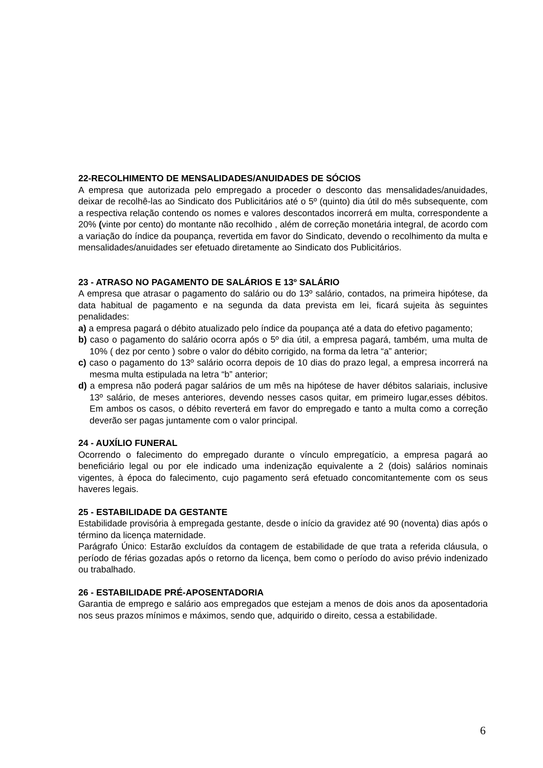22-RECOLHIMENTO DE MENSALIDADES/ANUIDADES DE SÓCIOS
A empresa que autorizada pelo empregado a proceder o desconto das mensalidades/anuidades, deixar de recolhê-las ao Sindicato dos Publicitários até o 5º (quinto) dia útil do mês subsequente, com a respectiva relação contendo os nomes e valores descontados incorrerá em multa, correspondente a 20% (vinte por cento) do montante não recolhido , além de correção monetária integral, de acordo com a variação do índice da poupança, revertida em favor do Sindicato, devendo o recolhimento da multa e mensalidades/anuidades ser efetuado diretamente ao Sindicato dos Publicitários.
23 - ATRASO NO PAGAMENTO DE SALÁRIOS E 13º SALÁRIO
A empresa que atrasar o pagamento do salário ou do 13º salário, contados, na primeira hipótese, da data habitual de pagamento e na segunda da data prevista em lei, ficará sujeita às seguintes penalidades:
a) a empresa pagará o débito atualizado pelo índice da poupança até a data do efetivo pagamento;
b) caso o pagamento do salário ocorra após o 5º dia útil, a empresa pagará, também, uma multa de 10% ( dez por cento ) sobre o valor do débito corrigido, na forma da letra “a” anterior;
c) caso o pagamento do 13º salário ocorra depois de 10 dias do prazo legal, a empresa incorrerá na mesma multa estipulada na letra “b” anterior;
d) a empresa não poderá pagar salários de um mês na hipótese de haver débitos salariais, inclusive 13º salário, de meses anteriores, devendo nesses casos quitar, em primeiro lugar,esses débitos. Em ambos os casos, o débito reverterá em favor do empregado e tanto a multa como a correção deverão ser pagas juntamente com o valor principal.
24 - AUXÍLIO FUNERAL
Ocorrendo o falecimento do empregado durante o vínculo empregatício, a empresa pagará ao beneficiário legal ou por ele indicado uma indenização equivalente a 2 (dois) salários nominais vigentes, à época do falecimento, cujo pagamento será efetuado concomitantemente com os seus haveres legais.
25 - ESTABILIDADE DA GESTANTE
Estabilidade provisória à empregada gestante, desde o início da gravidez até 90 (noventa) dias após o término da licença maternidade.
Parágrafo Único: Estarão excluídos da contagem de estabilidade de que trata a referida cláusula, o período de férias gozadas após o retorno da licença, bem como o período do aviso prévio indenizado ou trabalhado.
26 - ESTABILIDADE PRÉ-APOSENTADORIA
Garantia de emprego e salário aos empregados que estejam a menos de dois anos da aposentadoria nos seus prazos mínimos e máximos, sendo que, adquirido o direito, cessa a estabilidade.
6